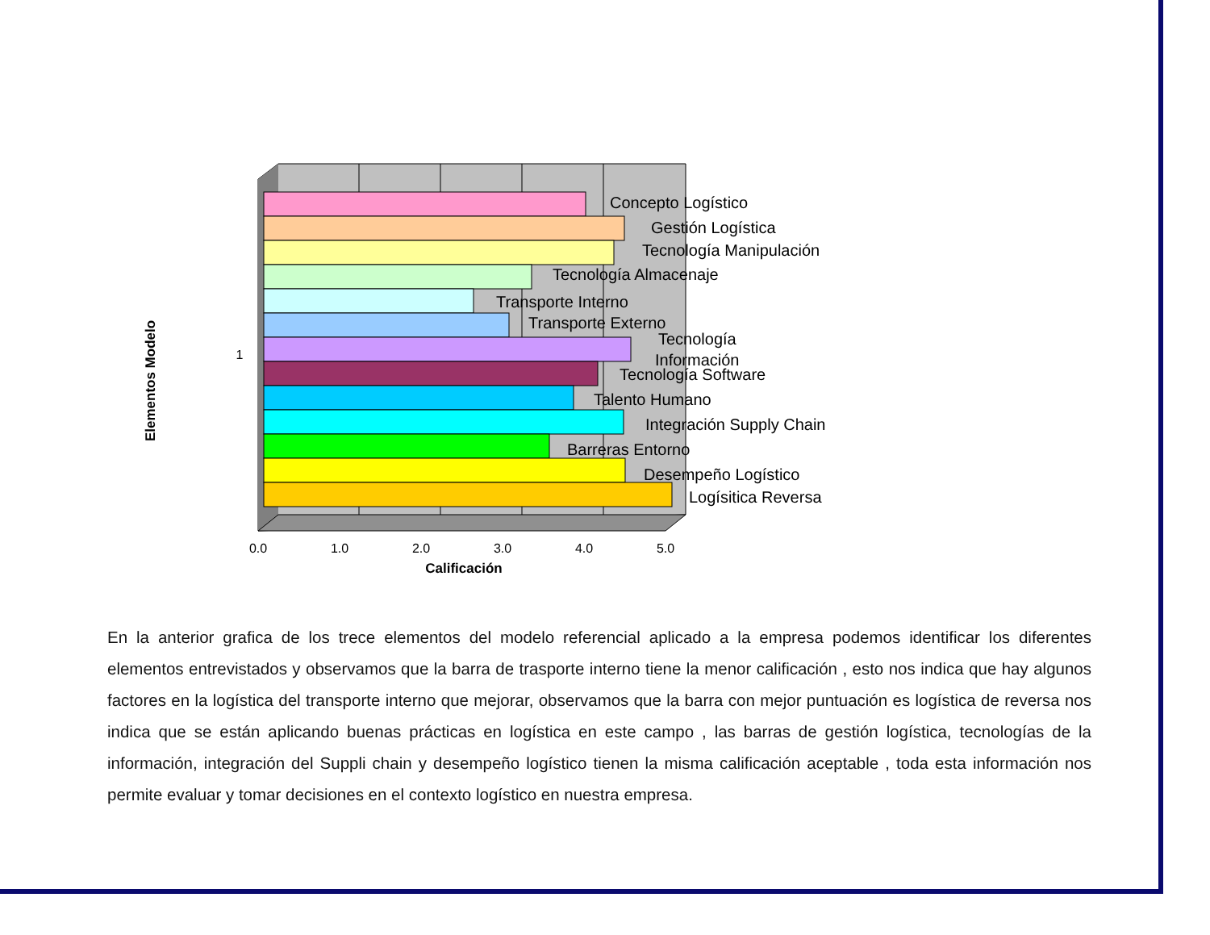Concepto Logístico
Gestión Logística
Tecnología Manipulación
Tecnología Almacenaje
Transporte Interno
Transporte Externo
Tecnología
Información
Tecnología Software
Talento Humano
Integración Supply Chain
Barreras Entorno
Desempeño Logístico
Logísitica Reversa
0.0
1.0
2.0
3.0
4.0
5.0
Calificación
1
Elementos Modelo
En la anterior grafica de los trece elementos del modelo referencial aplicado a la empresa podemos identificar los diferentes elementos entrevistados y observamos que la barra de trasporte interno tiene la menor calificación , esto nos indica que hay algunos factores en la logística del transporte interno que mejorar, observamos que la barra con mejor puntuación es logística de reversa nos indica que se están aplicando buenas prácticas en logística en este campo , las barras de gestión logística, tecnologías de la información, integración del Suppli chain y desempeño logístico tienen la misma calificación aceptable , toda esta información nos permite evaluar y tomar decisiones en el contexto logístico en nuestra empresa.